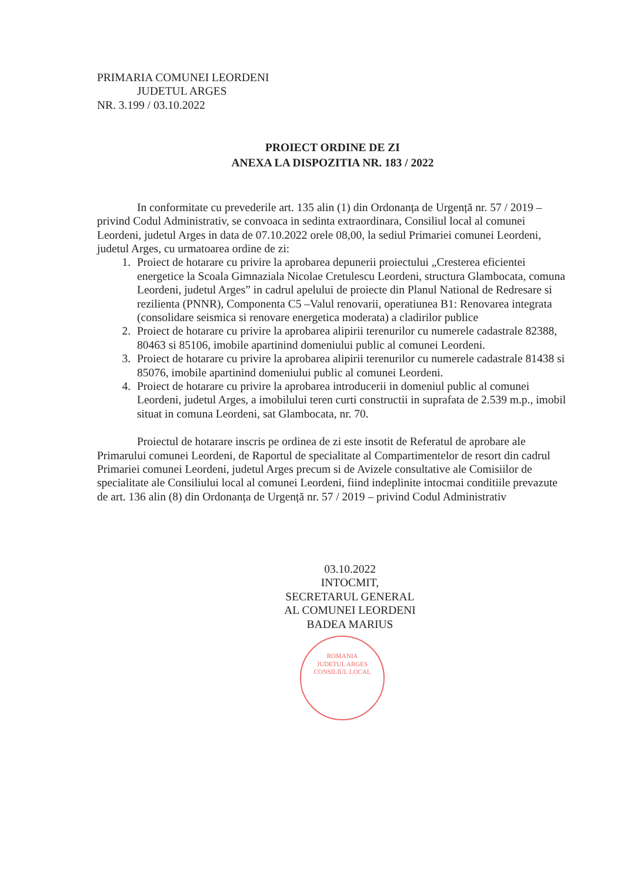PRIMARIA COMUNEI LEORDENI
JUDETUL ARGES
NR. 3.199 / 03.10.2022
PROIECT ORDINE DE ZI
ANEXA LA DISPOZITIA NR. 183 / 2022
In conformitate cu prevederile art. 135 alin (1) din Ordonanța de Urgență nr. 57 / 2019 – privind Codul Administrativ, se convoaca in sedinta extraordinara, Consiliul local al comunei Leordeni, judetul Arges in data de 07.10.2022 orele 08,00, la sediul Primariei comunei Leordeni, judetul Arges, cu urmatoarea ordine de zi:
1. Proiect de hotarare cu privire la aprobarea depunerii proiectului „Cresterea eficientei energetice la Scoala Gimnaziala Nicolae Cretulescu Leordeni, structura Glambocata, comuna Leordeni, judetul Arges” in cadrul apelului de proiecte din Planul National de Redresare si rezilienta (PNNR), Componenta C5 –Valul renovarii, operatiunea B1: Renovarea integrata (consolidare seismica si renovare energetica moderata) a cladirilor publice
2. Proiect de hotarare cu privire la aprobarea alipirii terenurilor cu numerele cadastrale 82388, 80463 si 85106, imobile apartinind domeniului public al comunei Leordeni.
3. Proiect de hotarare cu privire la aprobarea alipirii terenurilor cu numerele cadastrale 81438 si 85076, imobile apartinind domeniului public al comunei Leordeni.
4. Proiect de hotarare cu privire la aprobarea introducerii in domeniul public al comunei Leordeni, judetul Arges, a imobilului teren curti constructii in suprafata de 2.539 m.p., imobil situat in comuna Leordeni, sat Glambocata, nr. 70.
Proiectul de hotarare inscris pe ordinea de zi este insotit de Referatul de aprobare ale Primarului comunei Leordeni, de Raportul de specialitate al Compartimentelor de resort din cadrul Primariei comunei Leordeni, judetul Arges precum si de Avizele consultative ale Comisiilor de specialitate ale Consiliului local al comunei Leordeni, fiind indeplinite intocmai conditiile prevazute de art. 136 alin (8) din Ordonanța de Urgență nr. 57 / 2019 – privind Codul Administrativ
03.10.2022
INTOCMIT,
SECRETARUL GENERAL
AL COMUNEI LEORDENI
BADEA MARIUS
ROMANIA
JUDETUL ARGES
CONSILIUL LOCAL